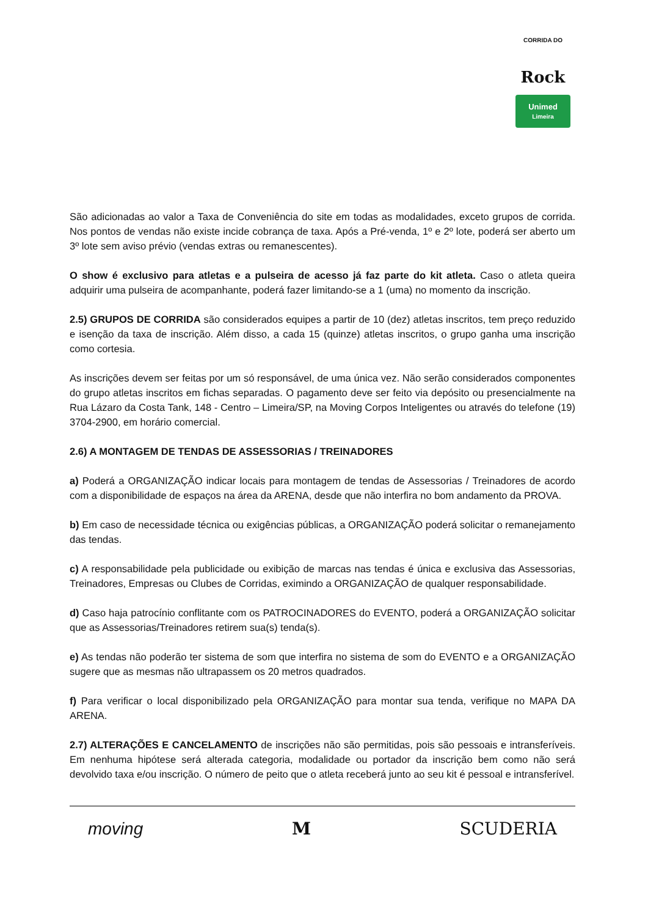CORRIDA DO
Rock
Unimed Limeira
São adicionadas ao valor a Taxa de Conveniência do site em todas as modalidades, exceto grupos de corrida. Nos pontos de vendas não existe incide cobrança de taxa. Após a Pré-venda, 1º e 2º lote, poderá ser aberto um 3º lote sem aviso prévio (vendas extras ou remanescentes).
O show é exclusivo para atletas e a pulseira de acesso já faz parte do kit atleta. Caso o atleta queira adquirir uma pulseira de acompanhante, poderá fazer limitando-se a 1 (uma) no momento da inscrição.
2.5) GRUPOS DE CORRIDA são considerados equipes a partir de 10 (dez) atletas inscritos, tem preço reduzido e isenção da taxa de inscrição. Além disso, a cada 15 (quinze) atletas inscritos, o grupo ganha uma inscrição como cortesia.
As inscrições devem ser feitas por um só responsável, de uma única vez. Não serão considerados componentes do grupo atletas inscritos em fichas separadas. O pagamento deve ser feito via depósito ou presencialmente na Rua Lázaro da Costa Tank, 148 - Centro – Limeira/SP, na Moving Corpos Inteligentes ou através do telefone (19) 3704-2900, em horário comercial.
2.6) A MONTAGEM DE TENDAS DE ASSESSORIAS / TREINADORES
a) Poderá a ORGANIZAÇÃO indicar locais para montagem de tendas de Assessorias / Treinadores de acordo com a disponibilidade de espaços na área da ARENA, desde que não interfira no bom andamento da PROVA.
b) Em caso de necessidade técnica ou exigências públicas, a ORGANIZAÇÃO poderá solicitar o remanejamento das tendas.
c) A responsabilidade pela publicidade ou exibição de marcas nas tendas é única e exclusiva das Assessorias, Treinadores, Empresas ou Clubes de Corridas, eximindo a ORGANIZAÇÃO de qualquer responsabilidade.
d) Caso haja patrocínio conflitante com os PATROCINADORES do EVENTO, poderá a ORGANIZAÇÃO solicitar que as Assessorias/Treinadores retirem sua(s) tenda(s).
e) As tendas não poderão ter sistema de som que interfira no sistema de som do EVENTO e a ORGANIZAÇÃO sugere que as mesmas não ultrapassem os 20 metros quadrados.
f) Para verificar o local disponibilizado pela ORGANIZAÇÃO para montar sua tenda, verifique no MAPA DA ARENA.
2.7) ALTERAÇÕES E CANCELAMENTO de inscrições não são permitidas, pois são pessoais e intransferíveis. Em nenhuma hipótese será alterada categoria, modalidade ou portador da inscrição bem como não será devolvido taxa e/ou inscrição. O número de peito que o atleta receberá junto ao seu kit é pessoal e intransferível.
moving M SCUDERIA